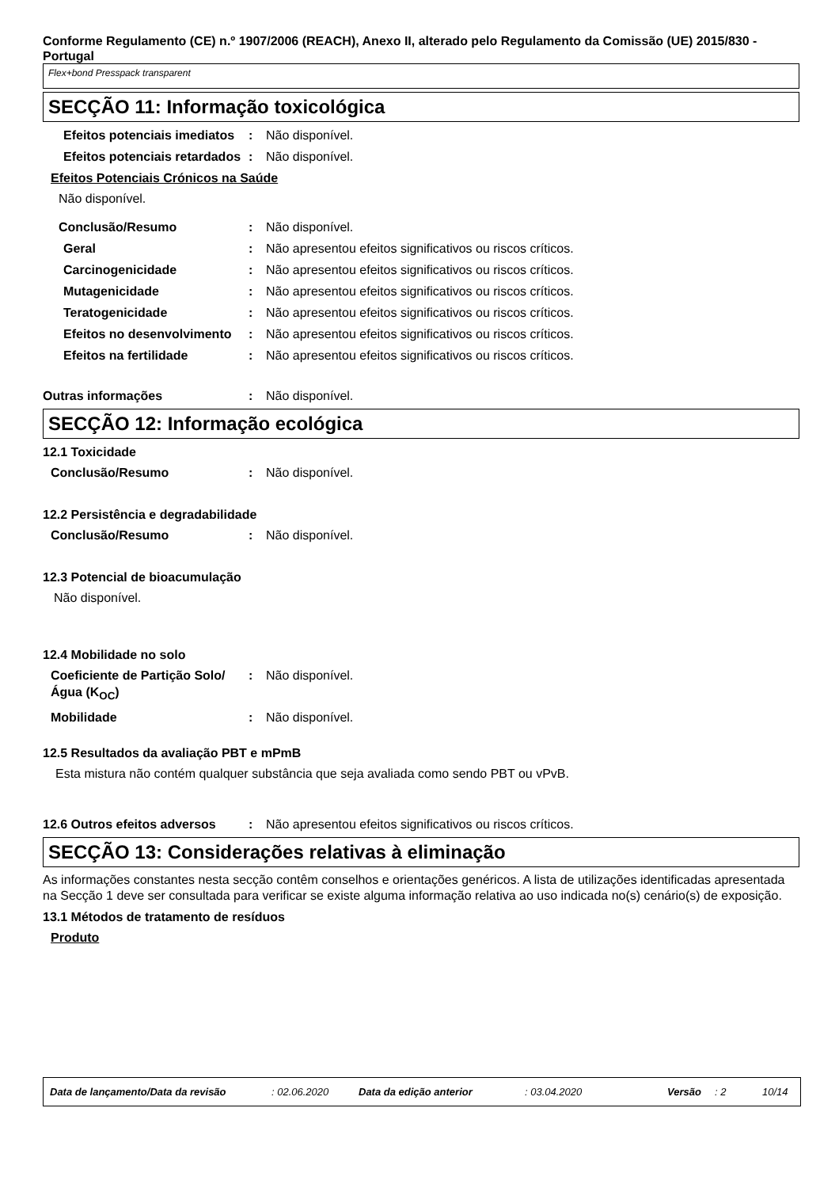Conforme Regulamento (CE) n.º 1907/2006 (REACH), Anexo II, alterado pelo Regulamento da Comissão (UE) 2015/830 - Portugal
Flex+bond Presspack transparent
SECÇÃO 11: Informação toxicológica
Efeitos potenciais imediatos
: Não disponível.
Efeitos potenciais retardados
: Não disponível.
Efeitos Potenciais Crónicos na Saúde
Não disponível.
Conclusão/Resumo : Não disponível.
Geral : Não apresentou efeitos significativos ou riscos críticos.
Carcinogenicidade : Não apresentou efeitos significativos ou riscos críticos.
Mutagenicidade : Não apresentou efeitos significativos ou riscos críticos.
Teratogenicidade : Não apresentou efeitos significativos ou riscos críticos.
Efeitos no desenvolvimento
: Não apresentou efeitos significativos ou riscos críticos.
Efeitos na fertilidade : Não apresentou efeitos significativos ou riscos críticos.
Outras informações : Não disponível.
SECÇÃO 12: Informação ecológica
12.1 Toxicidade
Conclusão/Resumo : Não disponível.
12.2 Persistência e degradabilidade
Conclusão/Resumo : Não disponível.
12.3 Potencial de bioacumulação
Não disponível.
12.4 Mobilidade no solo
Coeficiente de Partição Solo/Água (K<sub>OC</sub>)
: Não disponível.
Mobilidade : Não disponível.
12.5 Resultados da avaliação PBT e mPmB
Esta mistura não contém qualquer substância que seja avaliada como sendo PBT ou vPvB.
12.6 Outros efeitos adversos
: Não apresentou efeitos significativos ou riscos críticos.
SECÇÃO 13: Considerações relativas à eliminação
As informações constantes nesta secção contêm conselhos e orientações genéricos. A lista de utilizações identificadas apresentada na Secção 1 deve ser consultada para verificar se existe alguma informação relativa ao uso indicada no(s) cenário(s) de exposição.
13.1 Métodos de tratamento de resíduos
Produto
Data de lançamento/Data da revisão: 02.06.2020 Data da edição anterior: 03.04.2020 Versão: 2 10/14